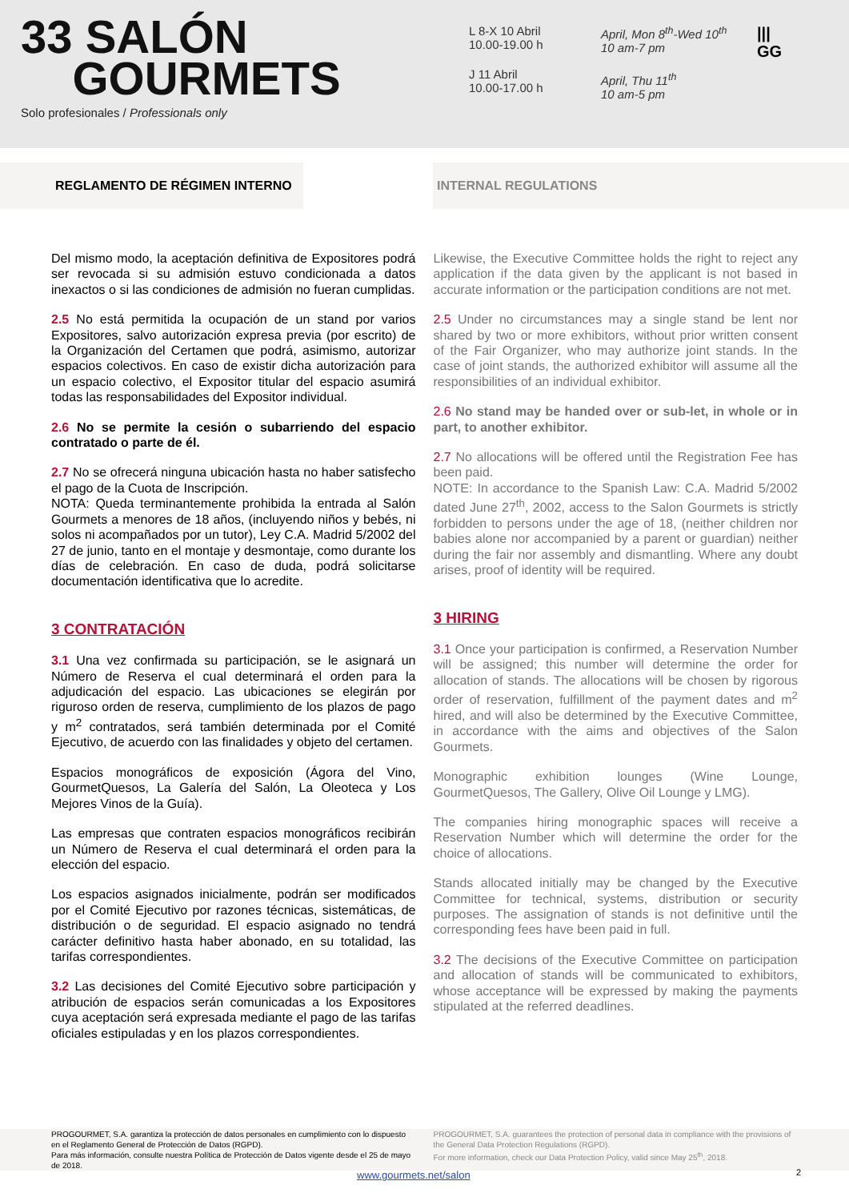33 SALÓN
GOURMETS
Solo profesionales / Professionals only
L 8-X 10 Abril
10.00-19.00 h
J 11 Abril
10.00-17.00 h
April, Mon 8<sup>th</sup>-Wed 10<sup>th</sup>
10 am-7 pm
April, Thu 11<sup>th</sup>
10 am-5 pm
|||
GG
REGLAMENTO DE RÉGIMEN INTERNO INTERNAL REGULATIONS
Del mismo modo, la aceptación definitiva de Expositores podrá ser revocada si su admisión estuvo condicionada a datos inexactos o si las condiciones de admisión no fueran cumplidas.
2.5 No está permitida la ocupación de un stand por varios Expositores, salvo autorización expresa previa (por escrito) de la Organización del Certamen que podrá, asimismo, autorizar espacios colectivos. En caso de existir dicha autorización para un espacio colectivo, el Expositor titular del espacio asumirá todas las responsabilidades del Expositor individual.
2.6 No se permite la cesión o subarriendo del espacio contratado o parte de él.
2.7 No se ofrecerá ninguna ubicación hasta no haber satisfecho el pago de la Cuota de Inscripción.
NOTA: Queda terminantemente prohibida la entrada al Salón Gourmets a menores de 18 años, (incluyendo niños y bebés, ni solos ni acompañados por un tutor), Ley C.A. Madrid 5/2002 del 27 de junio, tanto en el montaje y desmontaje, como durante los días de celebración. En caso de duda, podrá solicitarse documentación identificativa que lo acredite.
3 CONTRATACIÓN
3.1 Una vez confirmada su participación, se le asignará un Número de Reserva el cual determinará el orden para la adjudicación del espacio. Las ubicaciones se elegirán por riguroso orden de reserva, cumplimiento de los plazos de pago y m<sup>2</sup> contratados, será también determinada por el Comité Ejecutivo, de acuerdo con las finalidades y objeto del certamen.
Espacios monográficos de exposición (Ágora del Vino, GourmetQuesos, La Galería del Salón, La Oleoteca y Los Mejores Vinos de la Guía).
Las empresas que contraten espacios monográficos recibirán un Número de Reserva el cual determinará el orden para la elección del espacio.
Los espacios asignados inicialmente, podrán ser modificados por el Comité Ejecutivo por razones técnicas, sistemáticas, de distribución o de seguridad. El espacio asignado no tendrá carácter definitivo hasta haber abonado, en su totalidad, las tarifas correspondientes.
3.2 Las decisiones del Comité Ejecutivo sobre participación y atribución de espacios serán comunicadas a los Expositores cuya aceptación será expresada mediante el pago de las tarifas oficiales estipuladas y en los plazos correspondientes.
Likewise, the Executive Committee holds the right to reject any application if the data given by the applicant is not based in accurate information or the participation conditions are not met.
2.5 Under no circumstances may a single stand be lent nor shared by two or more exhibitors, without prior written consent of the Fair Organizer, who may authorize joint stands. In the case of joint stands, the authorized exhibitor will assume all the responsibilities of an individual exhibitor.
2.6 No stand may be handed over or sub-let, in whole or in part, to another exhibitor.
2.7 No allocations will be offered until the Registration Fee has been paid.
NOTE: In accordance to the Spanish Law: C.A. Madrid 5/2002 dated June 27<sup>th</sup>, 2002, access to the Salon Gourmets is strictly forbidden to persons under the age of 18, (neither children nor babies alone nor accompanied by a parent or guardian) neither during the fair nor assembly and dismantling. Where any doubt arises, proof of identity will be required.
3 HIRING
3.1 Once your participation is confirmed, a Reservation Number will be assigned; this number will determine the order for allocation of stands. The allocations will be chosen by rigorous order of reservation, fulfillment of the payment dates and m<sup>2</sup> hired, and will also be determined by the Executive Committee, in accordance with the aims and objectives of the Salon Gourmets.
Monographic exhibition lounges (Wine Lounge, GourmetQuesos, The Gallery, Olive Oil Lounge y LMG).
The companies hiring monographic spaces will receive a Reservation Number which will determine the order for the choice of allocations.
Stands allocated initially may be changed by the Executive Committee for technical, systems, distribution or security purposes. The assignation of stands is not definitive until the corresponding fees have been paid in full.
3.2 The decisions of the Executive Committee on participation and allocation of stands will be communicated to exhibitors, whose acceptance will be expressed by making the payments stipulated at the referred deadlines.
PROGOURMET, S.A. garantiza la protección de datos personales en cumplimiento con lo dispuesto en el Reglamento General de Protección de Datos (RGPD).
Para más información, consulte nuestra Política de Protección de Datos vigente desde el 25 de mayo de 2018.
PROGOURMET, S.A. guarantees the protection of personal data in compliance with the provisions of the General Data Protection Regulations (RGPD).
For more information, check our Data Protection Policy, valid since May 25<sup>th</sup>, 2018.
www.gourmets.net/salon 2